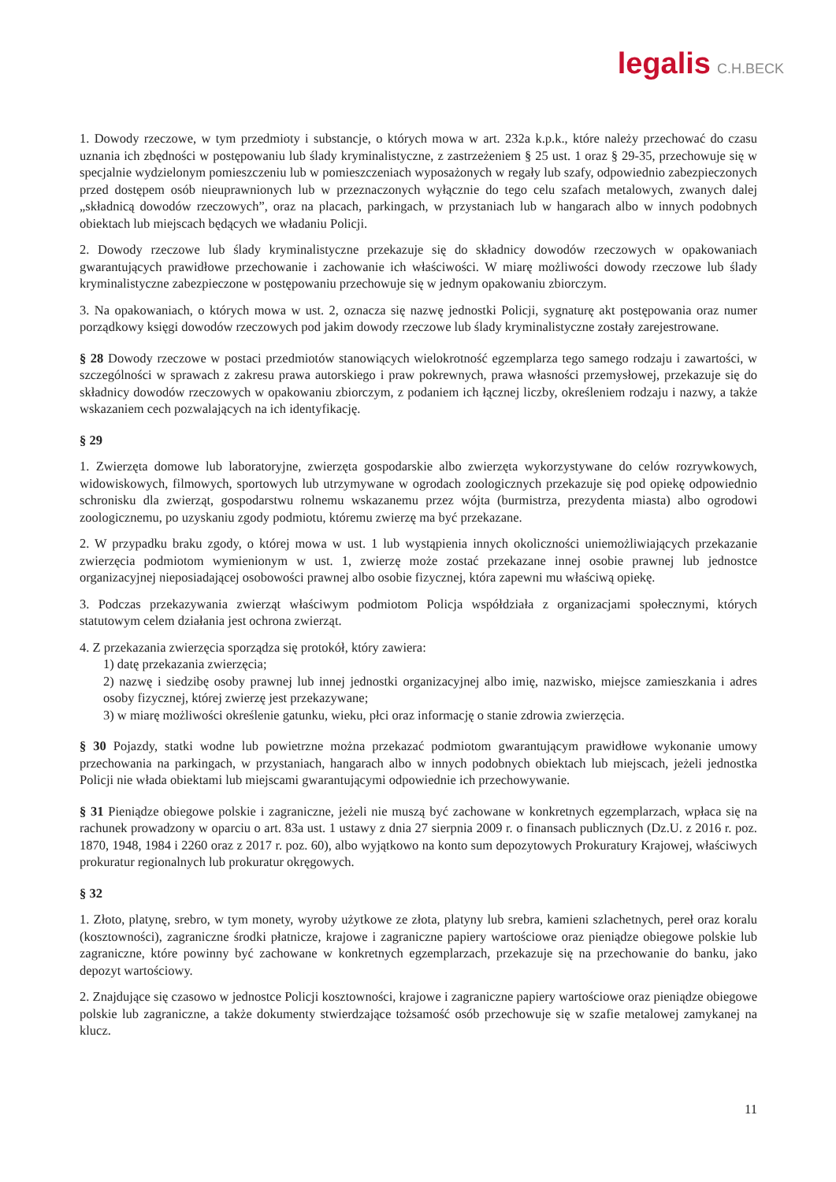legalis C.H.BECK
1. Dowody rzeczowe, w tym przedmioty i substancje, o których mowa w art. 232a k.p.k., które należy przechować do czasu uznania ich zbędności w postępowaniu lub ślady kryminalistyczne, z zastrzeżeniem § 25 ust. 1 oraz § 29-35, przechowuje się w specjalnie wydzielonym pomieszczeniu lub w pomieszczeniach wyposażonych w regały lub szafy, odpowiednio zabezpieczonych przed dostępem osób nieuprawnionych lub w przeznaczonych wyłącznie do tego celu szafach metalowych, zwanych dalej „składnicą dowodów rzeczowych”, oraz na placach, parkingach, w przystaniach lub w hangarach albo w innych podobnych obiektach lub miejscach będących we władaniu Policji.
2. Dowody rzeczowe lub ślady kryminalistyczne przekazuje się do składnicy dowodów rzeczowych w opakowaniach gwarantujących prawidłowe przechowanie i zachowanie ich właściwości. W miarę możliwości dowody rzeczowe lub ślady kryminalistyczne zabezpieczone w postępowaniu przechowuje się w jednym opakowaniu zbiorczym.
3. Na opakowaniach, o których mowa w ust. 2, oznacza się nazwę jednostki Policji, sygnaturę akt postępowania oraz numer porządkowy księgi dowodów rzeczowych pod jakim dowody rzeczowe lub ślady kryminalistyczne zostały zarejestrowane.
§ 28 Dowody rzeczowe w postaci przedmiotów stanowiących wielokrotność egzemplarza tego samego rodzaju i zawartości, w szczególności w sprawach z zakresu prawa autorskiego i praw pokrewnych, prawa własności przemysłowej, przekazuje się do składnicy dowodów rzeczowych w opakowaniu zbiorczym, z podaniem ich łącznej liczby, określeniem rodzaju i nazwy, a także wskazaniem cech pozwalających na ich identyfikację.
§ 29
1. Zwierzęta domowe lub laboratoryjne, zwierzęta gospodarskie albo zwierzęta wykorzystywane do celów rozrywkowych, widowiskowych, filmowych, sportowych lub utrzymywane w ogrodach zoologicznych przekazuje się pod opiekę odpowiednio schronisku dla zwierząt, gospodarstwu rolnemu wskazanemu przez wójta (burmistrza, prezydenta miasta) albo ogrodowi zoologicznemu, po uzyskaniu zgody podmiotu, któremu zwierzę ma być przekazane.
2. W przypadku braku zgody, o której mowa w ust. 1 lub wystąpienia innych okoliczności uniemożliwiających przekazanie zwierzęcia podmiotom wymienionym w ust. 1, zwierzę może zostać przekazane innej osobie prawnej lub jednostce organizacyjnej nieposiadającej osobowości prawnej albo osobie fizycznej, która zapewni mu właściwą opiekę.
3. Podczas przekazywania zwierząt właściwym podmiotom Policja współdziała z organizacjami społecznymi, których statutowym celem działania jest ochrona zwierząt.
4. Z przekazania zwierzęcia sporządza się protokół, który zawiera:
1) datę przekazania zwierzęcia;
2) nazwę i siedzibę osoby prawnej lub innej jednostki organizacyjnej albo imię, nazwisko, miejsce zamieszkania i adres osoby fizycznej, której zwierzę jest przekazywane;
3) w miarę możliwości określenie gatunku, wieku, płci oraz informację o stanie zdrowia zwierzęcia.
§ 30 Pojazdy, statki wodne lub powietrzne można przekazać podmiotom gwarantującym prawidłowe wykonanie umowy przechowania na parkingach, w przystaniach, hangarach albo w innych podobnych obiektach lub miejscach, jeżeli jednostka Policji nie włada obiektami lub miejscami gwarantującymi odpowiednie ich przechowywanie.
§ 31 Pieniądze obiegowe polskie i zagraniczne, jeżeli nie muszą być zachowane w konkretnych egzemplarzach, wpłaca się na rachunek prowadzony w oparciu o art. 83a ust. 1 ustawy z dnia 27 sierpnia 2009 r. o finansach publicznych (Dz.U. z 2016 r. poz. 1870, 1948, 1984 i 2260 oraz z 2017 r. poz. 60), albo wyjątkowo na konto sum depozytowych Prokuratury Krajowej, właściwych prokuratur regionalnych lub prokuratur okręgowych.
§ 32
1. Złoto, platynę, srebro, w tym monety, wyroby użytkowe ze złota, platyny lub srebra, kamieni szlachetnych, pereł oraz koralu (kosztowności), zagraniczne środki płatnicze, krajowe i zagraniczne papiery wartościowe oraz pieniądze obiegowe polskie lub zagraniczne, które powinny być zachowane w konkretnych egzemplarzach, przekazuje się na przechowanie do banku, jako depozyt wartościowy.
2. Znajdujące się czasowo w jednostce Policji kosztowności, krajowe i zagraniczne papiery wartościowe oraz pieniądze obiegowe polskie lub zagraniczne, a także dokumenty stwierdzające tożsamość osób przechowuje się w szafie metalowej zamykanej na klucz.
11